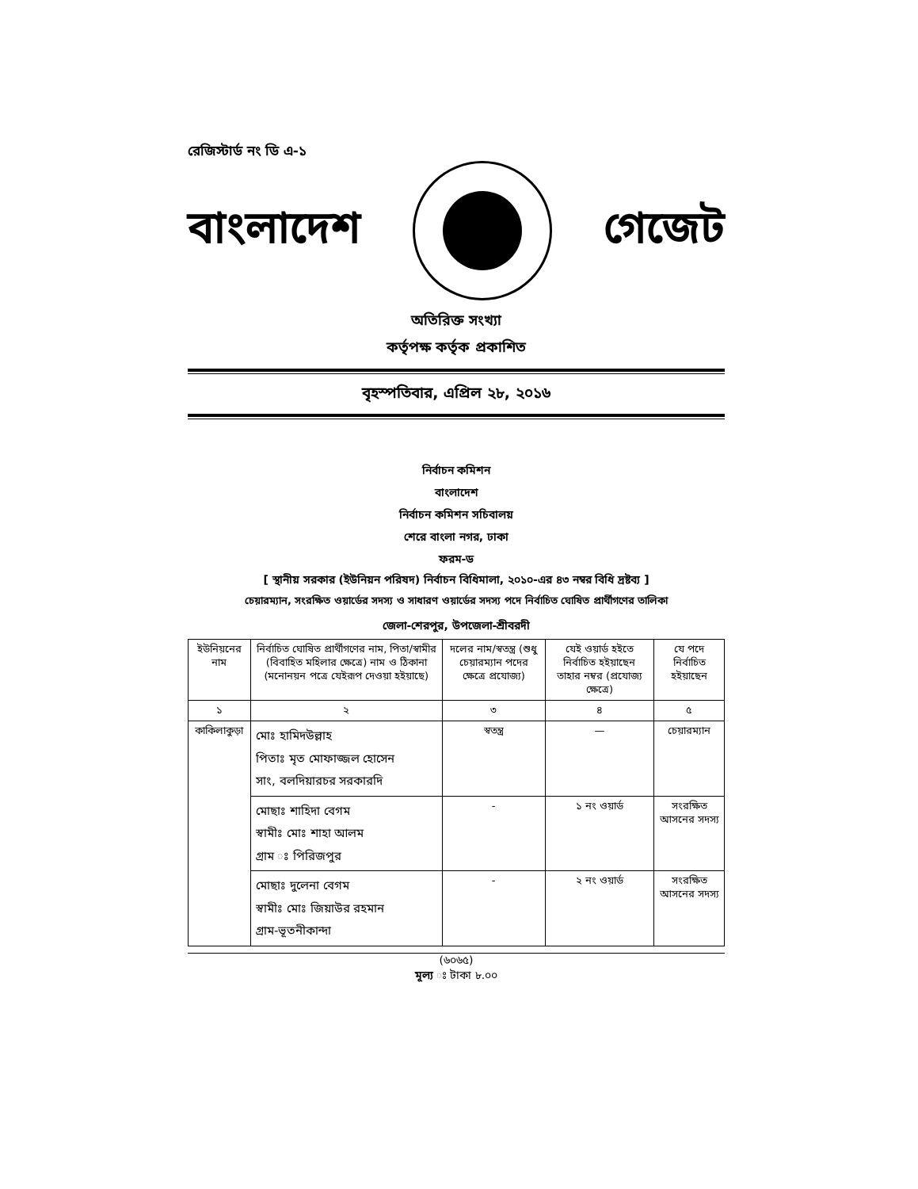রেজিস্টার্ড নং ডি এ-১
বাংলাদেশ গেজেট
অতিরিক্ত সংখ্যা
কর্তৃপক্ষ কর্তৃক প্রকাশিত
বৃহস্পতিবার, এপ্রিল ২৮, ২০১৬
নির্বাচন কমিশন
বাংলাদেশ
নির্বাচন কমিশন সচিবালয়
শেরে বাংলা নগর, ঢাকা
ফরম-ড
[ স্থানীয় সরকার (ইউনিয়ন পরিষদ) নির্বাচন বিধিমালা, ২০১০-এর ৪৩ নম্বর বিধি দ্রষ্টব্য ]
চেয়ারম্যান, সংরক্ষিত ওয়ার্ডের সদস্য ও সাধারণ ওয়ার্ডের সদস্য পদে নির্বাচিত ঘোষিত প্রার্থীগণের তালিকা
জেলা-শেরপুর, উপজেলা-শ্রীবরদী
| ইউনিয়নের নাম | নির্বাচিত ঘোষিত প্রার্থীগণের নাম, পিতা/স্বামীর (বিবাহিত মহিলার ক্ষেত্রে) নাম ও ঠিকানা (মনোনয়ন পত্রে যেইরূপ দেওয়া হইয়াছে) | দলের নাম/স্বতন্ত্র (শুধু চেয়ারম্যান পদের ক্ষেত্রে প্রযোজ্য) | যেই ওয়ার্ড হইতে নির্বাচিত হইয়াছেন তাহার নম্বর (প্রযোজ্য ক্ষেত্রে) | যে পদে নির্বাচিত হইয়াছেন |
| --- | --- | --- | --- | --- |
| ১ | ২ | ৩ | ৪ | ৫ |
| কাকিলাকুড়া | মোঃ হামিদউল্লাহ পিতাঃ মৃত মোফাজ্জল হোসেন সাং, বলদিয়ারচর সরকারদি | স্বতন্ত্র | — | চেয়ারম্যান |
| | মোছাঃ শাহিদা বেগম স্বামীঃ মোঃ শাহা আলম গ্রাম ঃ পিরিজপুর | - | ১ নং ওয়ার্ড | সংরক্ষিত আসনের সদস্য |
| | মোছাঃ দুলেনা বেগম স্বামীঃ মোঃ জিয়াউর রহমান গ্রাম-ভূতনীকান্দা | - | ২ নং ওয়ার্ড | সংরক্ষিত আসনের সদস্য |
(৬০৬৫)
মূল্য ঃ টাকা ৮.০০